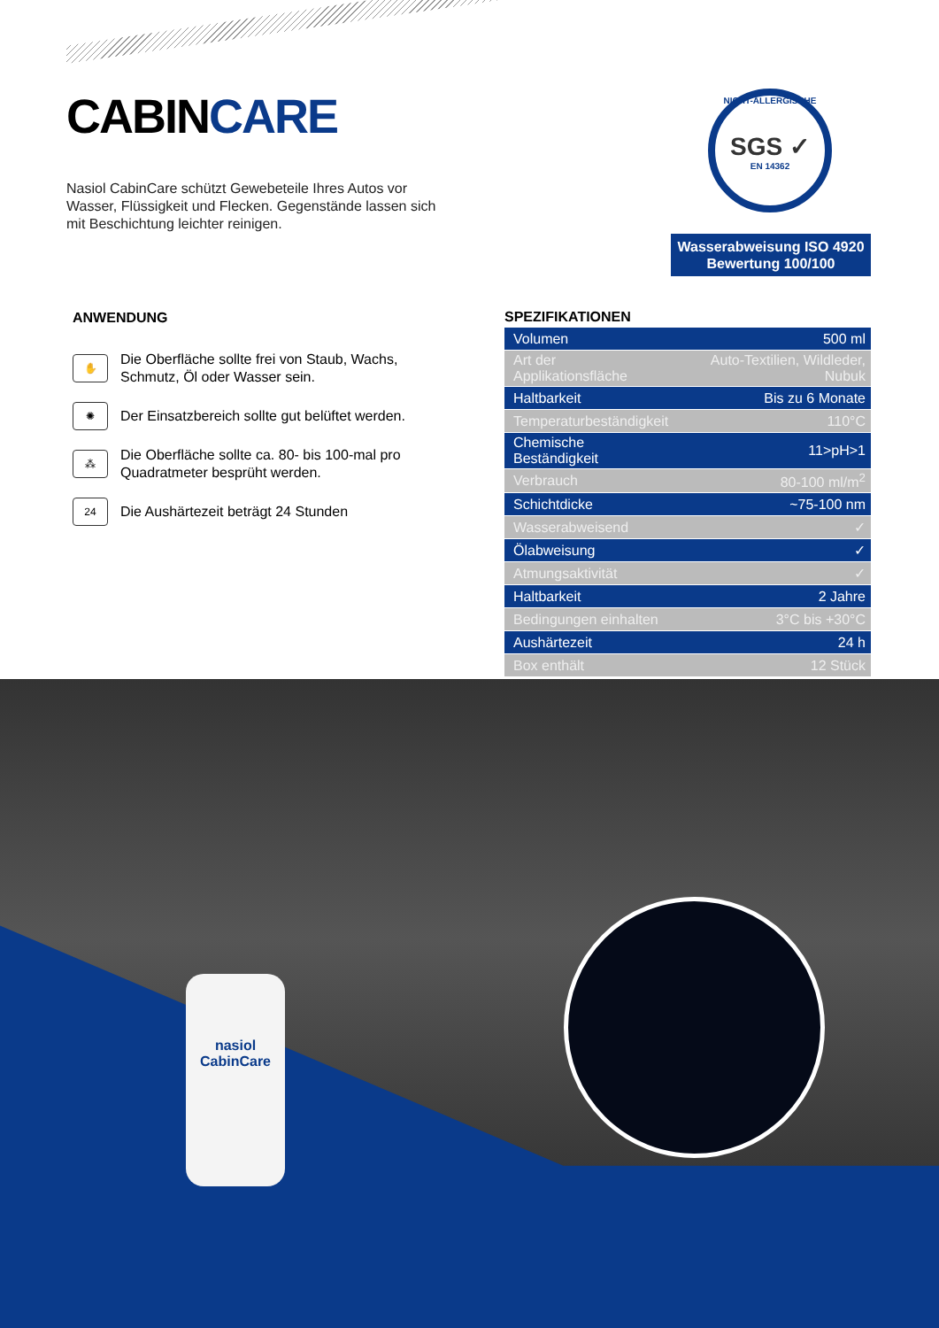CABINCARE
Nasiol CabinCare schützt Gewebeteile Ihres Autos vor Wasser, Flüssigkeit und Flecken. Gegenstände lassen sich mit Beschichtung leichter reinigen.
NICHT-ALLERGISCHE
SGS ✓
EN 14362
Wasserabweisung ISO 4920
Bewertung 100/100
ANWENDUNG
✋
Die Oberfläche sollte frei von Staub, Wachs, Schmutz, Öl oder Wasser sein.
✺
Der Einsatzbereich sollte gut belüftet werden.
⁂
Die Oberfläche sollte ca. 80- bis 100-mal pro Quadratmeter besprüht werden.
24
Die Aushärtezeit beträgt 24 Stunden
SPEZIFIKATIONEN
| Volumen | 500 ml |
| Art der Applikationsfläche | Auto-Textilien, Wildleder, Nubuk |
| Haltbarkeit | Bis zu 6 Monate |
| Temperaturbeständigkeit | 110°C |
| Chemische Beständigkeit | 11>pH>1 |
| Verbrauch | 80-100 ml/m<sup>2</sup> |
| Schichtdicke | ~75-100 nm |
| Wasserabweisend | ✓ |
| Ölabweisung | ✓ |
| Atmungsaktivität | ✓ |
| Haltbarkeit | 2 Jahre |
| Bedingungen einhalten | 3°C bis +30°C |
| Aushärtezeit | 24 h |
| Box enthält | 12 Stück |
nasiol
CabinCare